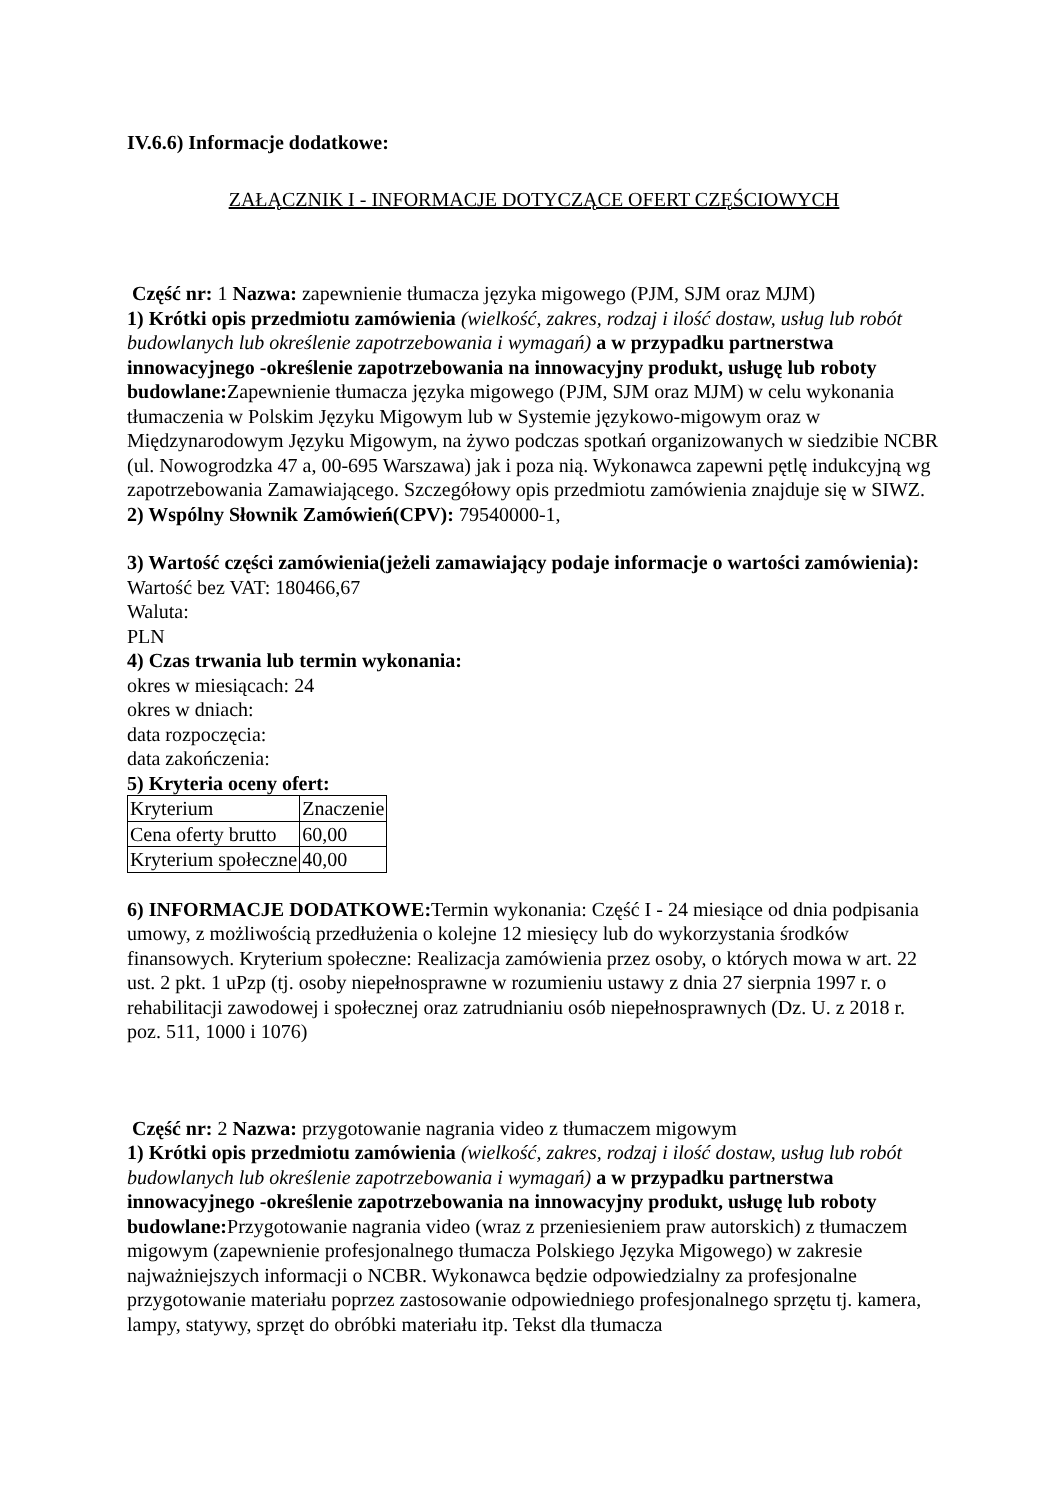IV.6.6) Informacje dodatkowe:
ZAŁĄCZNIK I - INFORMACJE DOTYCZĄCE OFERT CZĘŚCIOWYCH
Część nr: 1 Nazwa: zapewnienie tłumacza języka migowego (PJM, SJM oraz MJM)
1) Krótki opis przedmiotu zamówienia (wielkość, zakres, rodzaj i ilość dostaw, usług lub robót budowlanych lub określenie zapotrzebowania i wymagań) a w przypadku partnerstwa innowacyjnego -określenie zapotrzebowania na innowacyjny produkt, usługę lub roboty budowlane: Zapewnienie tłumacza języka migowego (PJM, SJM oraz MJM) w celu wykonania tłumaczenia w Polskim Języku Migowym lub w Systemie językowo-migowym oraz w Międzynarodowym Języku Migowym, na żywo podczas spotkań organizowanych w siedzibie NCBR (ul. Nowogrodzka 47 a, 00-695 Warszawa) jak i poza nią. Wykonawca zapewni pętlę indukcyjną wg zapotrzebowania Zamawiającego. Szczegółowy opis przedmiotu zamówienia znajduje się w SIWZ.
2) Wspólny Słownik Zamówień(CPV): 79540000-1,
3) Wartość części zamówienia(jeżeli zamawiający podaje informacje o wartości zamówienia):
Wartość bez VAT: 180466,67
Waluta:
PLN
4) Czas trwania lub termin wykonania:
okres w miesiącach: 24
okres w dniach:
data rozpoczęcia:
data zakończenia:
5) Kryteria oceny ofert:
| Kryterium | Znaczenie |
| Cena oferty brutto | 60,00 |
| Kryterium społeczne | 40,00 |
6) INFORMACJE DODATKOWE: Termin wykonania: Część I - 24 miesiące od dnia podpisania umowy, z możliwością przedłużenia o kolejne 12 miesięcy lub do wykorzystania środków finansowych. Kryterium społeczne: Realizacja zamówienia przez osoby, o których mowa w art. 22 ust. 2 pkt. 1 uPzp (tj. osoby niepełnosprawne w rozumieniu ustawy z dnia 27 sierpnia 1997 r. o rehabilitacji zawodowej i społecznej oraz zatrudnianiu osób niepełnosprawnych (Dz. U. z 2018 r. poz. 511, 1000 i 1076)
Część nr: 2 Nazwa: przygotowanie nagrania video z tłumaczem migowym
1) Krótki opis przedmiotu zamówienia (wielkość, zakres, rodzaj i ilość dostaw, usług lub robót budowlanych lub określenie zapotrzebowania i wymagań) a w przypadku partnerstwa innowacyjnego -określenie zapotrzebowania na innowacyjny produkt, usługę lub roboty budowlane: Przygotowanie nagrania video (wraz z przeniesieniem praw autorskich) z tłumaczem migowym (zapewnienie profesjonalnego tłumacza Polskiego Języka Migowego) w zakresie najważniejszych informacji o NCBR. Wykonawca będzie odpowiedzialny za profesjonalne przygotowanie materiału poprzez zastosowanie odpowiedniego profesjonalnego sprzętu tj. kamera, lampy, statywy, sprzęt do obróbki materiału itp. Tekst dla tłumacza